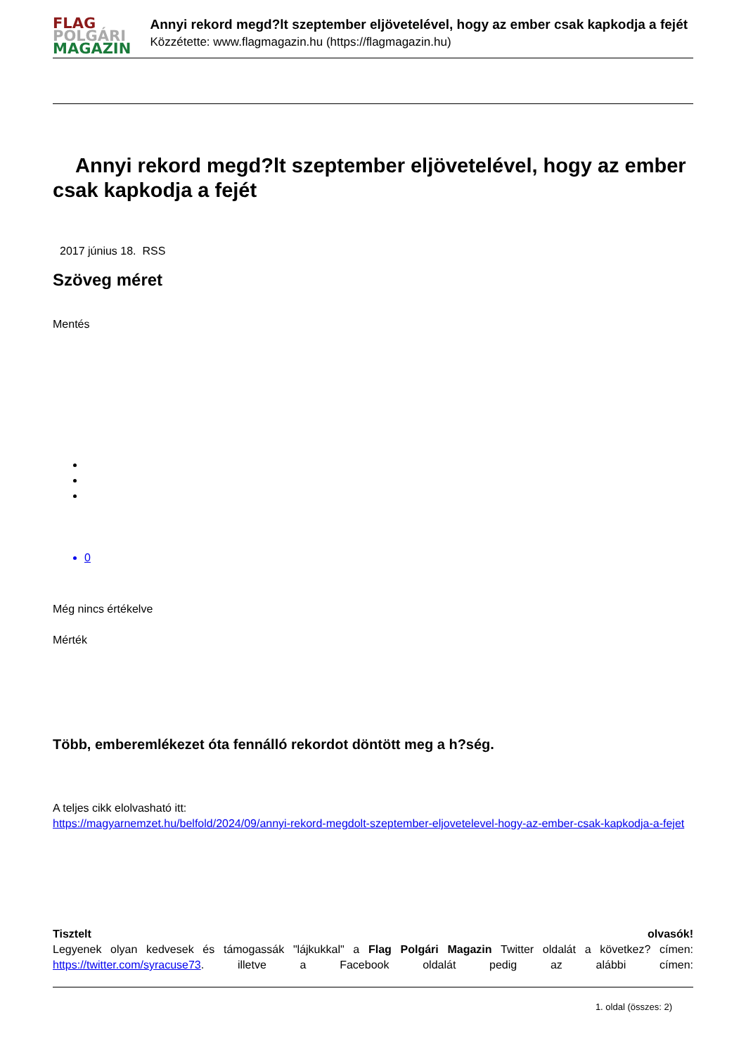FLAG
POLGÁRI
MAGAZIN
Annyi rekord megd?lt szeptember eljövetelével, hogy az ember csak kapkodja a fejét
Közzétette: www.flagmagazin.hu (https://flagmagazin.hu)
Annyi rekord megd?lt szeptember eljövetelével, hogy az ember csak kapkodja a fejét
2017 június 18. RSS
Szöveg méret
Mentés
0
Még nincs értékelve
Mérték
Több, emberemlékezet óta fennálló rekordot döntött meg a h?ség.
A teljes cikk elolvasható itt:
https://magyarnemzet.hu/belfold/2024/09/annyi-rekord-megdolt-szeptember-eljovetelevel-hogy-az-ember-csak-kapkodja-a-fejet
Tisztelt olvasók!
Legyenek olyan kedvesek és támogassák "lájkukkal" a Flag Polgári Magazin Twitter oldalát a következ? címen: https://twitter.com/syracuse73. illetve a Facebook oldalát pedig az alábbi címen:
1. oldal (összes: 2)